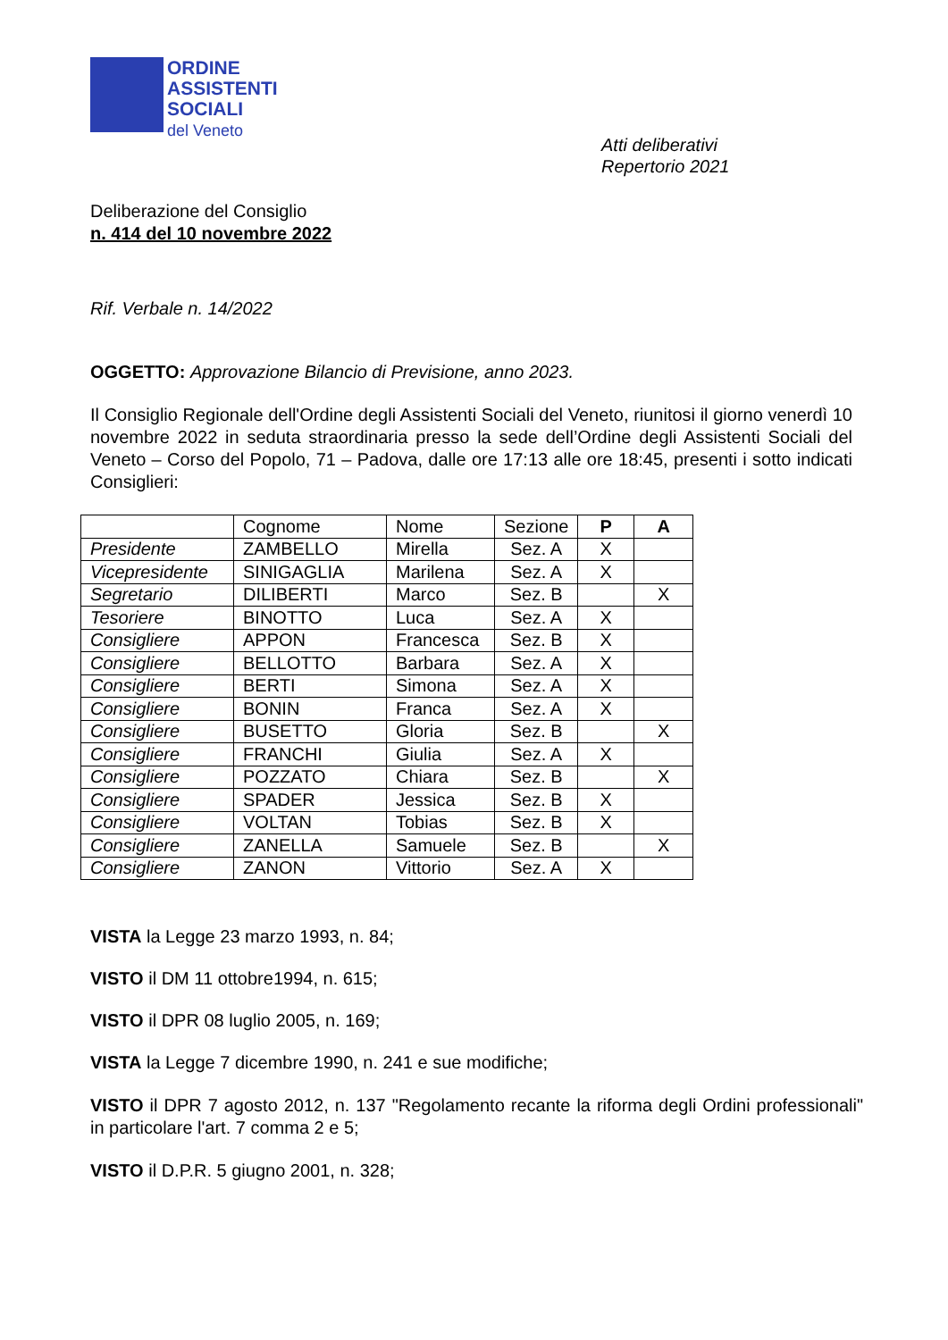ORDINE
ASSISTENTI
SOCIALI
del Veneto
Atti deliberativi
Repertorio 2021
Deliberazione del Consiglio
n. 414 del 10 novembre 2022
Rif. Verbale n. 14/2022
OGGETTO: Approvazione Bilancio di Previsione, anno 2023.
Il Consiglio Regionale dell'Ordine degli Assistenti Sociali del Veneto, riunitosi il giorno venerdì 10 novembre 2022 in seduta straordinaria presso la sede dell’Ordine degli Assistenti Sociali del Veneto – Corso del Popolo, 71 – Padova, dalle ore 17:13 alle ore 18:45, presenti i sotto indicati Consiglieri:
| | Cognome | Nome | Sezione | P | A |
| --- | --- | --- | --- | --- | --- |
| Presidente | ZAMBELLO | Mirella | Sez. A | X | |
| Vicepresidente | SINIGAGLIA | Marilena | Sez. A | X | |
| Segretario | DILIBERTI | Marco | Sez. B | | X |
| Tesoriere | BINOTTO | Luca | Sez. A | X | |
| Consigliere | APPON | Francesca | Sez. B | X | |
| Consigliere | BELLOTTO | Barbara | Sez. A | X | |
| Consigliere | BERTI | Simona | Sez. A | X | |
| Consigliere | BONIN | Franca | Sez. A | X | |
| Consigliere | BUSETTO | Gloria | Sez. B | | X |
| Consigliere | FRANCHI | Giulia | Sez. A | X | |
| Consigliere | POZZATO | Chiara | Sez. B | | X |
| Consigliere | SPADER | Jessica | Sez. B | X | |
| Consigliere | VOLTAN | Tobias | Sez. B | X | |
| Consigliere | ZANELLA | Samuele | Sez. B | | X |
| Consigliere | ZANON | Vittorio | Sez. A | X | |
VISTA la Legge 23 marzo 1993, n. 84;
VISTO il DM 11 ottobre1994, n. 615;
VISTO il DPR 08 luglio 2005, n. 169;
VISTA la Legge 7 dicembre 1990, n. 241 e sue modifiche;
VISTO il DPR 7 agosto 2012, n. 137 "Regolamento recante la riforma degli Ordini professionali" in particolare l'art. 7 comma 2 e 5;
VISTO il D.P.R. 5 giugno 2001, n. 328;